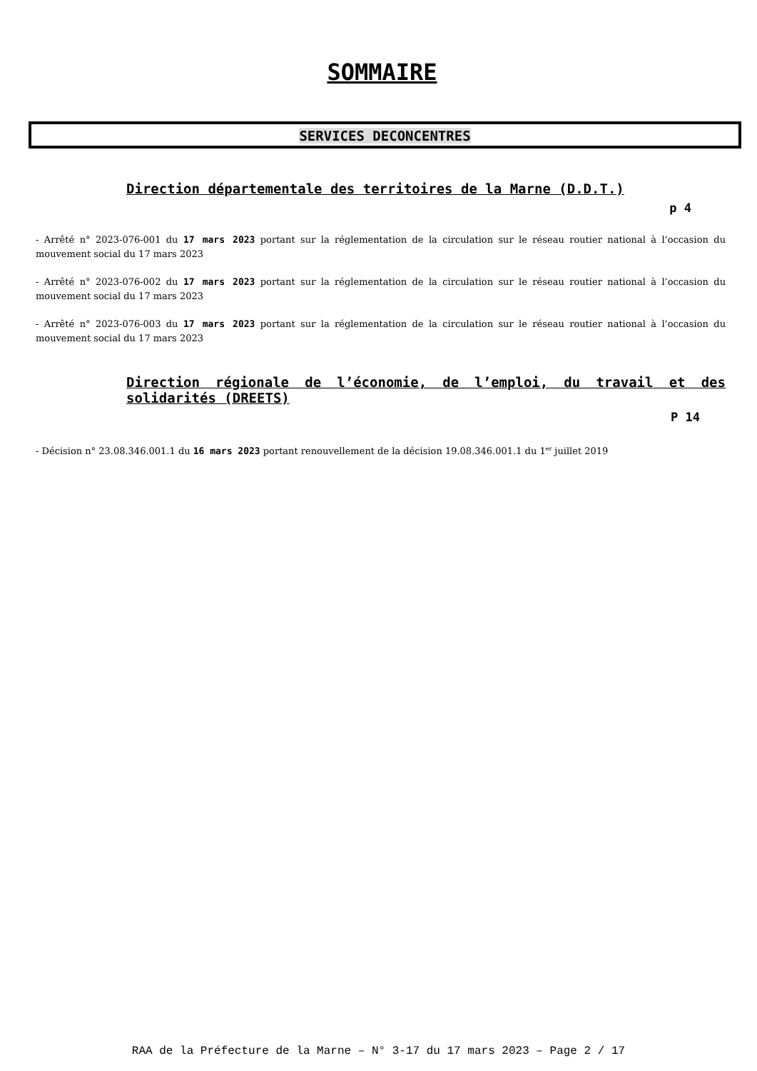SOMMAIRE
SERVICES DECONCENTRES
Direction départementale des territoires de la Marne (D.D.T.)
p 4
- Arrêté n° 2023-076-001 du 17 mars 2023 portant sur la réglementation de la circulation sur le réseau routier national à l’occasion du mouvement social du 17 mars 2023
- Arrêté n° 2023-076-002 du 17 mars 2023 portant sur la réglementation de la circulation sur le réseau routier national à l’occasion du mouvement social du 17 mars 2023
- Arrêté n° 2023-076-003 du 17 mars 2023 portant sur la réglementation de la circulation sur le réseau routier national à l’occasion du mouvement social du 17 mars 2023
Direction régionale de l’économie, de l’emploi, du travail et des solidarités (DREETS)
P 14
- Décision n° 23.08.346.001.1 du 16 mars 2023 portant renouvellement de la décision 19.08.346.001.1 du 1<sup>er</sup> juillet 2019
RAA de la Préfecture de la Marne – N° 3-17 du 17 mars 2023 – Page 2 / 17